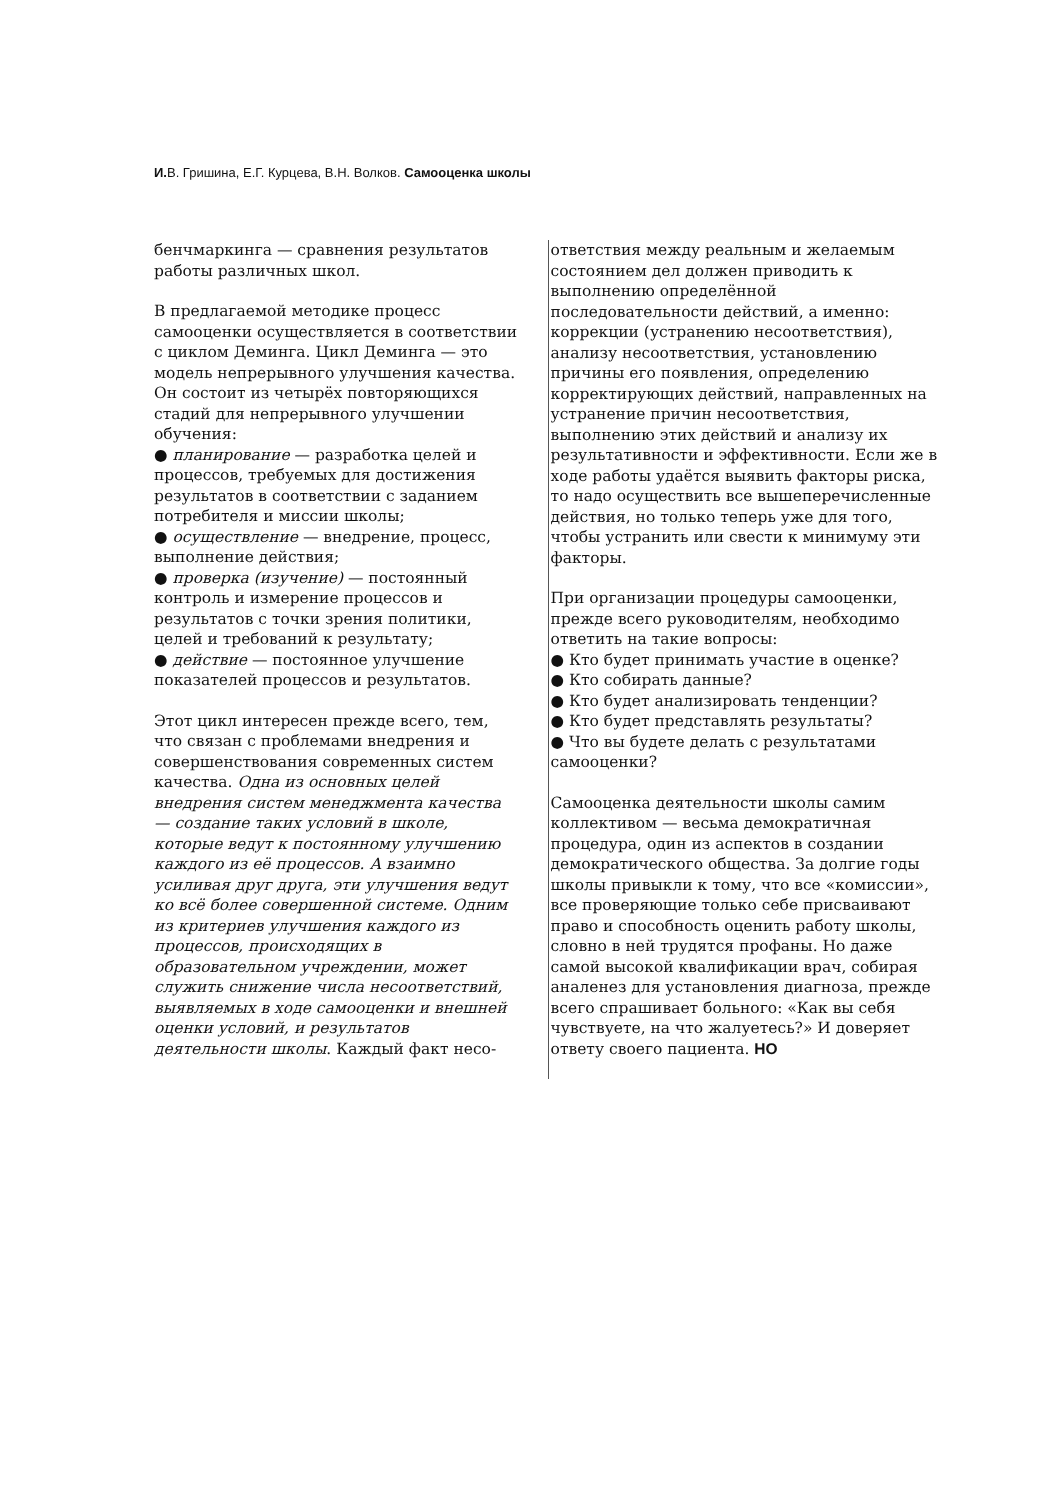И. В. Гришина, Е.Г. Курцева, В.Н. Волков. Самооценка школы
бенчмаркинга — сравнения результатов работы различных школ.
В предлагаемой методике процесс самооценки осуществляется в соответствии с циклом Деминга. Цикл Деминга — это модель непрерывного улучшения качества. Он состоит из четырёх повторяющихся стадий для непрерывного улучшении обучения:
● планирование — разработка целей и процессов, требуемых для достижения результатов в соответствии с заданием потребителя и миссии школы;
● осуществление — внедрение, процесс, выполнение действия;
● проверка (изучение) — постоянный контроль и измерение процессов и результатов с точки зрения политики, целей и требований к результату;
● действие — постоянное улучшение показателей процессов и результатов.
Этот цикл интересен прежде всего, тем, что связан с проблемами внедрения и совершенствования современных систем качества. Одна из основных целей внедрения систем менеджмента качества — создание таких условий в школе, которые ведут к постоянному улучшению каждого из её процессов. А взаимно усиливая друг друга, эти улучшения ведут ко всё более совершенной системе. Одним из критериев улучшения каждого из процессов, происходящих в образовательном учреждении, может служить снижение числа несоответствий, выявляемых в ходе самооценки и внешней оценки условий, и результатов деятельности школы. Каждый факт несо-
ответствия между реальным и желаемым состоянием дел должен приводить к выполнению определённой последовательности действий, а именно: коррекции (устранению несоответствия), анализу несоответствия, установлению причины его появления, определению корректирующих действий, направленных на устранение причин несоответствия, выполнению этих действий и анализу их результативности и эффективности. Если же в ходе работы удаётся выявить факторы риска, то надо осуществить все вышеперечисленные действия, но только теперь уже для того, чтобы устранить или свести к минимуму эти факторы.
При организации процедуры самооценки, прежде всего руководителям, необходимо ответить на такие вопросы:
● Кто будет принимать участие в оценке?
● Кто собирать данные?
● Кто будет анализировать тенденции?
● Кто будет представлять результаты?
● Что вы будете делать с результатами самооценки?
Самооценка деятельности школы самим коллективом — весьма демократичная процедура, один из аспектов в создании демократического общества. За долгие годы школы привыкли к тому, что все «комиссии», все проверяющие только себе присваивают право и способность оценить работу школы, словно в ней трудятся профаны. Но даже самой высокой квалификации врач, собирая аналенез для установления диагноза, прежде всего спрашивает больного: «Как вы себя чувствуете, на что жалуетесь?» И доверяет ответу своего пациента. НО